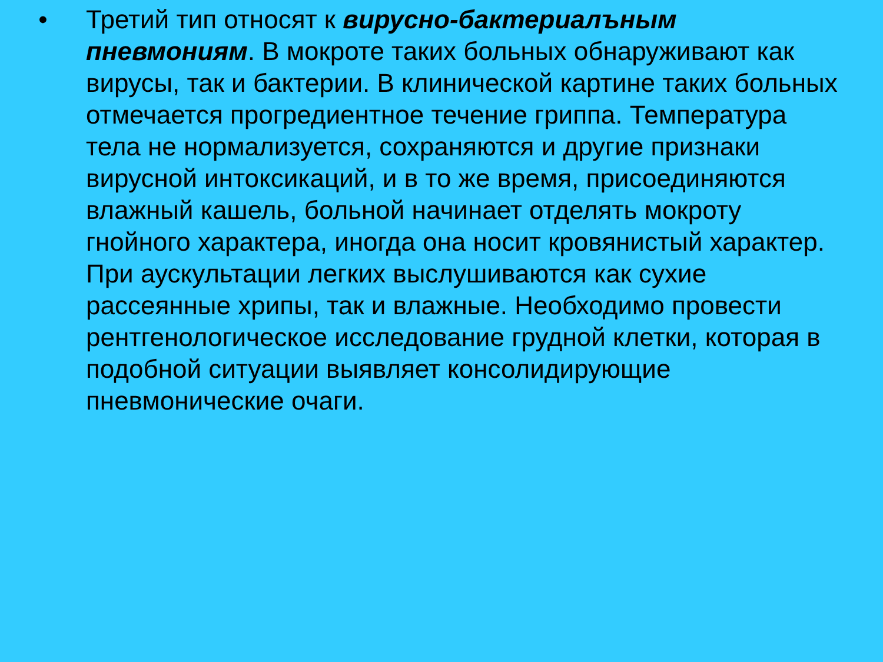• Третий тип относят к вирусно-бактериалъным пневмониям. В мокроте таких больных обнаруживают как вирусы, так и бактерии. В клинической картине таких больных отмечается прогредиентное течение гриппа. Температура тела не нормализуется, сохраняются и другие признаки вирусной интоксикаций, и в то же время, присоединяются влажный кашель, больной начинает отделять мокроту гнойного характера, иногда она носит кровянистый характер. При аускультации легких выслушиваются как сухие рассеянные хрипы, так и влажные. Необходимо провести рентгенологическое исследование грудной клетки, которая в подобной ситуации выявляет консолидирующие пневмонические очаги.